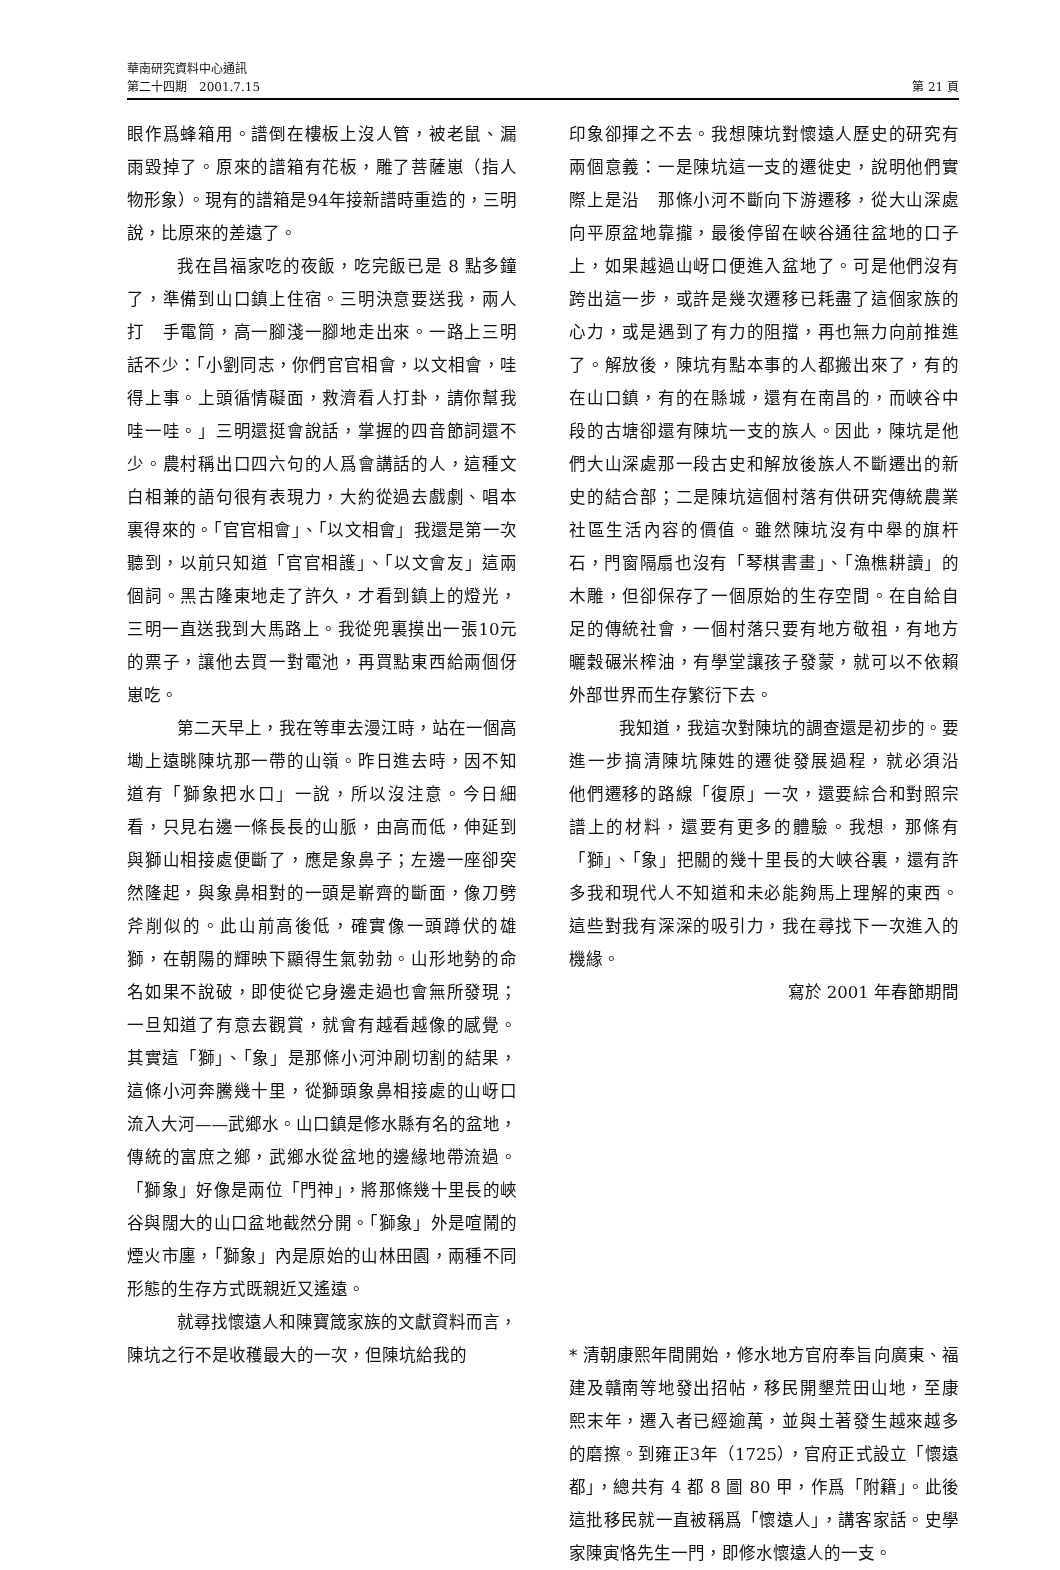華南研究資料中心通訊
第二十四期　2001.7.15 第 21 頁
眼作爲蜂箱用。譜倒在樓板上沒人管，被老鼠、漏雨毀掉了。原來的譜箱有花板，雕了菩薩崽（指人物形象）。現有的譜箱是94年接新譜時重造的，三明說，比原來的差遠了。
我在昌福家吃的夜飯，吃完飯已是 8 點多鐘了，準備到山口鎮上住宿。三明決意要送我，兩人打　手電筒，高一腳淺一腳地走出來。一路上三明話不少：「小劉同志，你們官官相會，以文相會，哇得上事。上頭循情礙面，救濟看人打卦，請你幫我哇一哇。」三明還挺會說話，掌握的四音節詞還不少。農村稱出口四六句的人爲會講話的人，這種文白相兼的語句很有表現力，大約從過去戲劇、唱本裏得來的。「官官相會」、「以文相會」我還是第一次聽到，以前只知道「官官相護」、「以文會友」這兩個詞。黑古隆東地走了許久，才看到鎮上的燈光，三明一直送我到大馬路上。我從兜裏摸出一張10元的票子，讓他去買一對電池，再買點東西給兩個伢崽吃。
第二天早上，我在等車去漫江時，站在一個高墈上遠眺陳坑那一帶的山嶺。昨日進去時，因不知道有「獅象把水口」一說，所以沒注意。今日細看，只見右邊一條長長的山脈，由高而低，伸延到與獅山相接處便斷了，應是象鼻子；左邊一座卻突然隆起，與象鼻相對的一頭是嶄齊的斷面，像刀劈斧削似的。此山前高後低，確實像一頭蹲伏的雄獅，在朝陽的輝映下顯得生氣勃勃。山形地勢的命名如果不說破，即使從它身邊走過也會無所發現；一旦知道了有意去觀賞，就會有越看越像的感覺。其實這「獅」、「象」是那條小河沖刷切割的結果，這條小河奔騰幾十里，從獅頭象鼻相接處的山岈口流入大河——武鄉水。山口鎮是修水縣有名的盆地，傳統的富庶之鄉，武鄉水從盆地的邊緣地帶流過。「獅象」好像是兩位「門神」，將那條幾十里長的峽谷與闊大的山口盆地截然分開。「獅象」外是喧鬧的煙火市廛，「獅象」內是原始的山林田園，兩種不同形態的生存方式既親近又遙遠。
就尋找懷遠人和陳寶箴家族的文獻資料而言，陳坑之行不是收穫最大的一次，但陳坑給我的
印象卻揮之不去。我想陳坑對懷遠人歷史的研究有兩個意義：一是陳坑這一支的遷徙史，說明他們實際上是沿　那條小河不斷向下游遷移，從大山深處向平原盆地靠攏，最後停留在峽谷通往盆地的口子上，如果越過山岈口便進入盆地了。可是他們沒有跨出這一步，或許是幾次遷移已耗盡了這個家族的心力，或是遇到了有力的阻擋，再也無力向前推進了。解放後，陳坑有點本事的人都搬出來了，有的在山口鎮，有的在縣城，還有在南昌的，而峽谷中段的古塘卻還有陳坑一支的族人。因此，陳坑是他們大山深處那一段古史和解放後族人不斷遷出的新史的結合部；二是陳坑這個村落有供研究傳統農業社區生活內容的價值。雖然陳坑沒有中舉的旗杆石，門窗隔扇也沒有「琴棋書畫」、「漁樵耕讀」的木雕，但卻保存了一個原始的生存空間。在自給自足的傳統社會，一個村落只要有地方敬祖，有地方曬穀碾米榨油，有學堂讓孩子發蒙，就可以不依賴外部世界而生存繁衍下去。
我知道，我這次對陳坑的調查還是初步的。要進一步搞清陳坑陳姓的遷徙發展過程，就必須沿　他們遷移的路線「復原」一次，還要綜合和對照宗譜上的材料，還要有更多的體驗。我想，那條有「獅」、「象」把關的幾十里長的大峽谷裏，還有許多我和現代人不知道和未必能夠馬上理解的東西。這些對我有深深的吸引力，我在尋找下一次進入的機緣。
寫於 2001 年春節期間
* 清朝康熙年間開始，修水地方官府奉旨向廣東、福建及贛南等地發出招帖，移民開墾荒田山地，至康熙末年，遷入者已經逾萬，並與土著發生越來越多的磨擦。到雍正3年（1725），官府正式設立「懷遠都」，總共有 4 都 8 圖 80 甲，作爲「附籍」。此後這批移民就一直被稱爲「懷遠人」，講客家話。史學家陳寅恪先生一門，即修水懷遠人的一支。